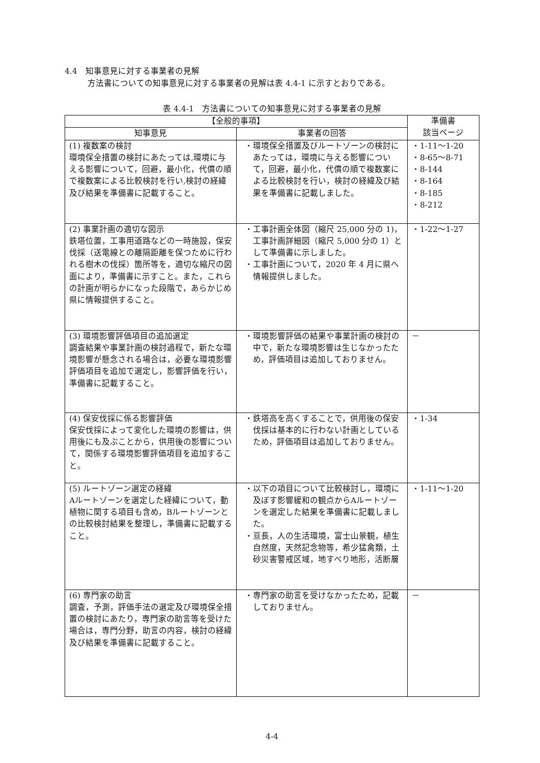4.4　知事意見に対する事業者の見解
方法書についての知事意見に対する事業者の見解は表 4.4-1 に示すとおりである。
表 4.4-1　方法書についての知事意見に対する事業者の見解
| 【全般的事項】 | | 準備書 該当ページ |
| --- | --- | --- |
| 知事意見 | 事業者の回答 | |
| (1) 複数案の検討 環境保全措置の検討にあたっては,環境に与える影響について，回避，最小化，代償の順で複数案による比較検討を行い,検討の経緯及び結果を準備書に記載すること。 | ・環境保全措置及びルートゾーンの検討にあたっては，環境に与える影響について，回避，最小化，代償の順で複数案による比較検討を行い，検討の経緯及び結果を準備書に記載しました。 | ・1-11～1-20 ・8-65～8-71 ・8-144 ・8-164 ・8-185 ・8-212 |
| (2) 事業計画の適切な図示 鉄塔位置，工事用道路などの一時施設，保安伐採（送電線との離隔距離を保つために行われる樹木の伐採）箇所等を，適切な縮尺の図面により，準備書に示すこと。また，これらの計画が明らかになった段階で，あらかじめ県に情報提供すること。 | ・工事計画全体図（縮尺 25,000 分の 1)，工事計画詳細図（縮尺 5,000 分の 1）として準備書に示しました。 ・工事計画について，2020 年 4 月に県へ情報提供しました。 | ・1-22～1-27 |
| (3) 環境影響評価項目の追加選定 調査結果や事業計画の検討過程で，新たな環境影響が懸念される場合は，必要な環境影響評価項目を追加で選定し，影響評価を行い，準備書に記載すること。 | ・環境影響評価の結果や事業計画の検討の中で，新たな環境影響は生じなかったため，評価項目は追加しておりません。 | － |
| (4) 保安伐採に係る影響評価 保安伐採によって変化した環境の影響は，供用後にも及ぶことから，供用後の影響について，関係する環境影響評価項目を追加すること。 | ・鉄塔高を高くすることで，供用後の保安伐採は基本的に行わない計画としているため，評価項目は追加しておりません。 | ・1-34 |
| (5) ルートゾーン選定の経緯 Aルートゾーンを選定した経緯について，動植物に関する項目も含め，Bルートゾーンとの比較検討結果を整理し，準備書に記載すること。 | ・以下の項目について比較検討し，環境に及ぼす影響緩和の観点からAルートゾーンを選定した結果を準備書に記載しました。 ・亘長，人の生活環境，富士山景観，植生自然度，天然記念物等，希少猛禽類，土砂災害警戒区域，地すべり地形，活断層 | ・1-11～1-20 |
| (6) 専門家の助言 調査，予測，評価手法の選定及び環境保全措置の検討にあたり，専門家の助言等を受けた場合は，専門分野，助言の内容，検討の経緯及び結果を準備書に記載すること。 | ・専門家の助言を受けなかったため，記載しておりません。 | － |
4-4